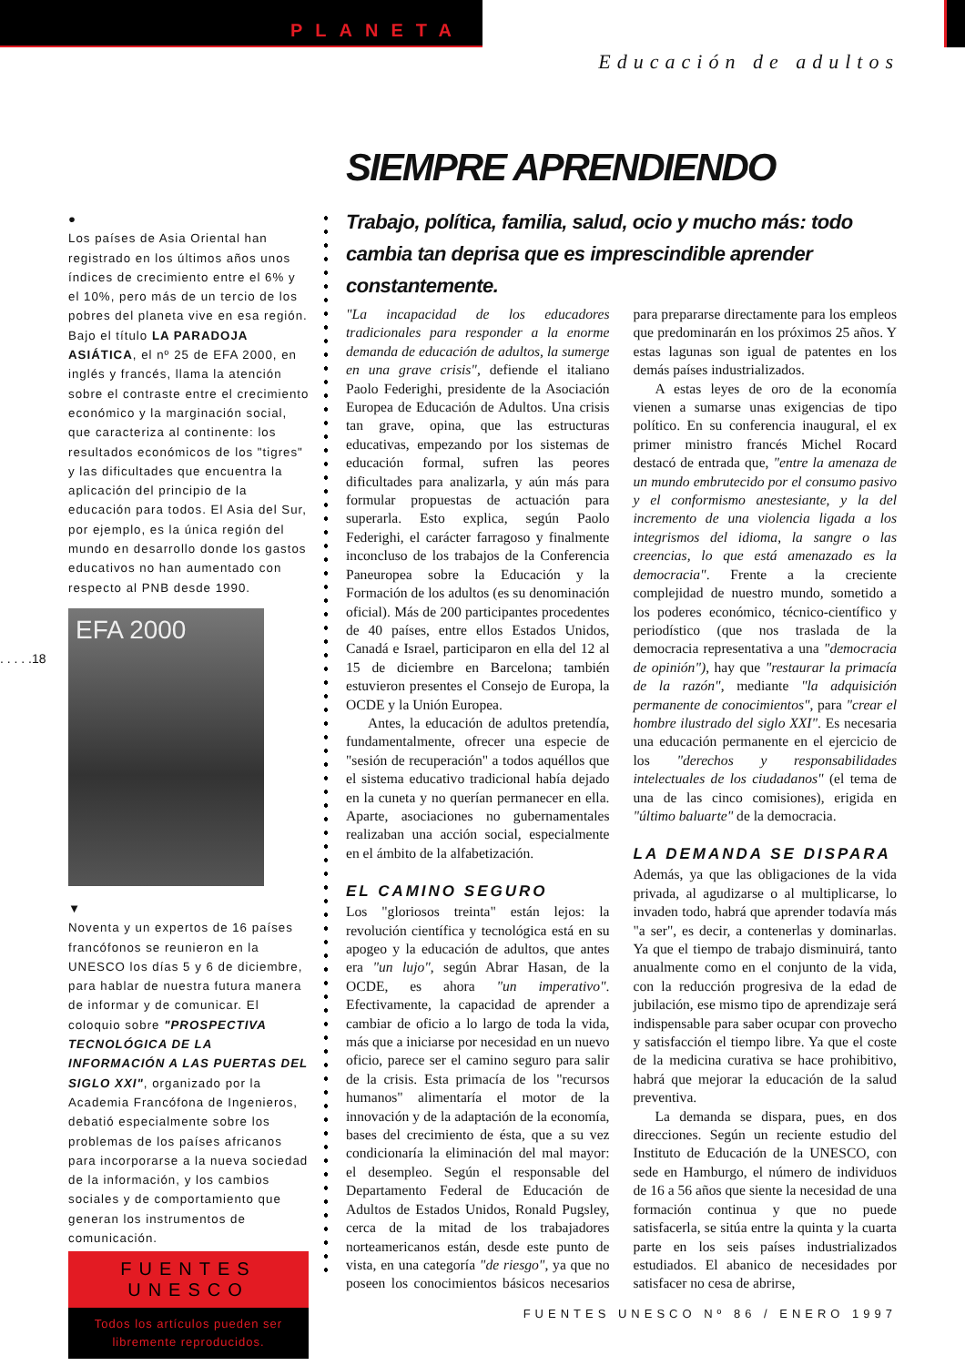PLANETA
Educación de adultos
SIEMPRE APRENDIENDO
●
Los países de Asia Oriental han registrado en los últimos años unos índices de crecimiento entre el 6% y el 10%, pero más de un tercio de los pobres del planeta vive en esa región. Bajo el título LA PARADOJA ASIÁTICA, el nº 25 de EFA 2000, en inglés y francés, llama la atención sobre el contraste entre el crecimiento económico y la marginación social, que caracteriza al continente: los resultados económicos de los "tigres" y las dificultades que encuentra la aplicación del principio de la educación para todos. El Asia del Sur, por ejemplo, es la única región del mundo en desarrollo donde los gastos educativos no han aumentado con respecto al PNB desde 1990.
EFA 2000
▼
Noventa y un expertos de 16 países francófonos se reunieron en la UNESCO los días 5 y 6 de diciembre, para hablar de nuestra futura manera de informar y de comunicar. El coloquio sobre "PROSPECTIVA TECNOLÓGICA DE LA INFORMACIÓN A LAS PUERTAS DEL SIGLO XXI", organizado por la Academia Francófona de Ingenieros, debatió especialmente sobre los problemas de los países africanos para incorporarse a la nueva sociedad de la información, y los cambios sociales y de comportamiento que generan los instrumentos de comunicación.
FUENTES UNESCO
Todos los artículos pueden ser
libremente reproducidos.
. . . . .18
Trabajo, política, familia, salud, ocio y mucho más: todo cambia tan deprisa que es imprescindible aprender constantemente.
"La incapacidad de los educadores tradicionales para responder a la enorme demanda de educación de adultos, la sumerge en una grave crisis", defiende el italiano Paolo Federighi, presidente de la Asociación Europea de Educación de Adultos. Una crisis tan grave, opina, que las estructuras educativas, empezando por los sistemas de educación formal, sufren las peores dificultades para analizarla, y aún más para formular propuestas de actuación para superarla. Esto explica, según Paolo Federighi, el carácter farragoso y finalmente inconcluso de los trabajos de la Conferencia Paneuropea sobre la Educación y la Formación de los adultos (es su denominación oficial). Más de 200 participantes procedentes de 40 países, entre ellos Estados Unidos, Canadá e Israel, participaron en ella del 12 al 15 de diciembre en Barcelona; también estuvieron presentes el Consejo de Europa, la OCDE y la Unión Europea.
Antes, la educación de adultos pretendía, fundamentalmente, ofrecer una especie de "sesión de recuperación" a todos aquéllos que el sistema educativo tradicional había dejado en la cuneta y no querían permanecer en ella. Aparte, asociaciones no gubernamentales realizaban una acción social, especialmente en el ámbito de la alfabetización.
EL CAMINO SEGURO
Los "gloriosos treinta" están lejos: la revolución científica y tecnológica está en su apogeo y la educación de adultos, que antes era "un lujo", según Abrar Hasan, de la OCDE, es ahora "un imperativo". Efectivamente, la capacidad de aprender a cambiar de oficio a lo largo de toda la vida, más que a iniciarse por necesidad en un nuevo oficio, parece ser el camino seguro para salir de la crisis. Esta primacía de los "recursos humanos" alimentaría el motor de la innovación y de la adaptación de la economía, bases del crecimiento de ésta, que a su vez condicionaría la eliminación del mal mayor: el desempleo. Según el responsable del Departamento Federal de Educación de Adultos de Estados Unidos, Ronald Pugsley, cerca de la mitad de los trabajadores norteamericanos están, desde este punto de vista, en una categoría "de riesgo", ya que no poseen los conocimientos básicos necesarios para prepararse directamente para los empleos que predominarán en los próximos 25 años. Y estas lagunas son igual de patentes en los demás países industrializados.
A estas leyes de oro de la economía vienen a sumarse unas exigencias de tipo político. En su conferencia inaugural, el ex primer ministro francés Michel Rocard destacó de entrada que, "entre la amenaza de un mundo embrutecido por el consumo pasivo y el conformismo anestesiante, y la del incremento de una violencia ligada a los integrismos del idioma, la sangre o las creencias, lo que está amenazado es la democracia". Frente a la creciente complejidad de nuestro mundo, sometido a los poderes económico, técnico-científico y periodístico (que nos traslada de la democracia representativa a una "democracia de opinión"), hay que "restaurar la primacía de la razón", mediante "la adquisición permanente de conocimientos", para "crear el hombre ilustrado del siglo XXI". Es necesaria una educación permanente en el ejercicio de los "derechos y responsabilidades intelectuales de los ciudadanos" (el tema de una de las cinco comisiones), erigida en "último baluarte" de la democracia.
LA DEMANDA SE DISPARA
Además, ya que las obligaciones de la vida privada, al agudizarse o al multiplicarse, lo invaden todo, habrá que aprender todavía más "a ser", es decir, a contenerlas y dominarlas. Ya que el tiempo de trabajo disminuirá, tanto anualmente como en el conjunto de la vida, con la reducción progresiva de la edad de jubilación, ese mismo tipo de aprendizaje será indispensable para saber ocupar con provecho y satisfacción el tiempo libre. Ya que el coste de la medicina curativa se hace prohibitivo, habrá que mejorar la educación de la salud preventiva.
La demanda se dispara, pues, en dos direcciones. Según un reciente estudio del Instituto de Educación de la UNESCO, con sede en Hamburgo, el número de individuos de 16 a 56 años que siente la necesidad de una formación continua y que no puede satisfacerla, se sitúa entre la quinta y la cuarta parte en los seis países industrializados estudiados. El abanico de necesidades por satisfacer no cesa de abrirse,
FUENTES UNESCO Nº 86 / ENERO 1997